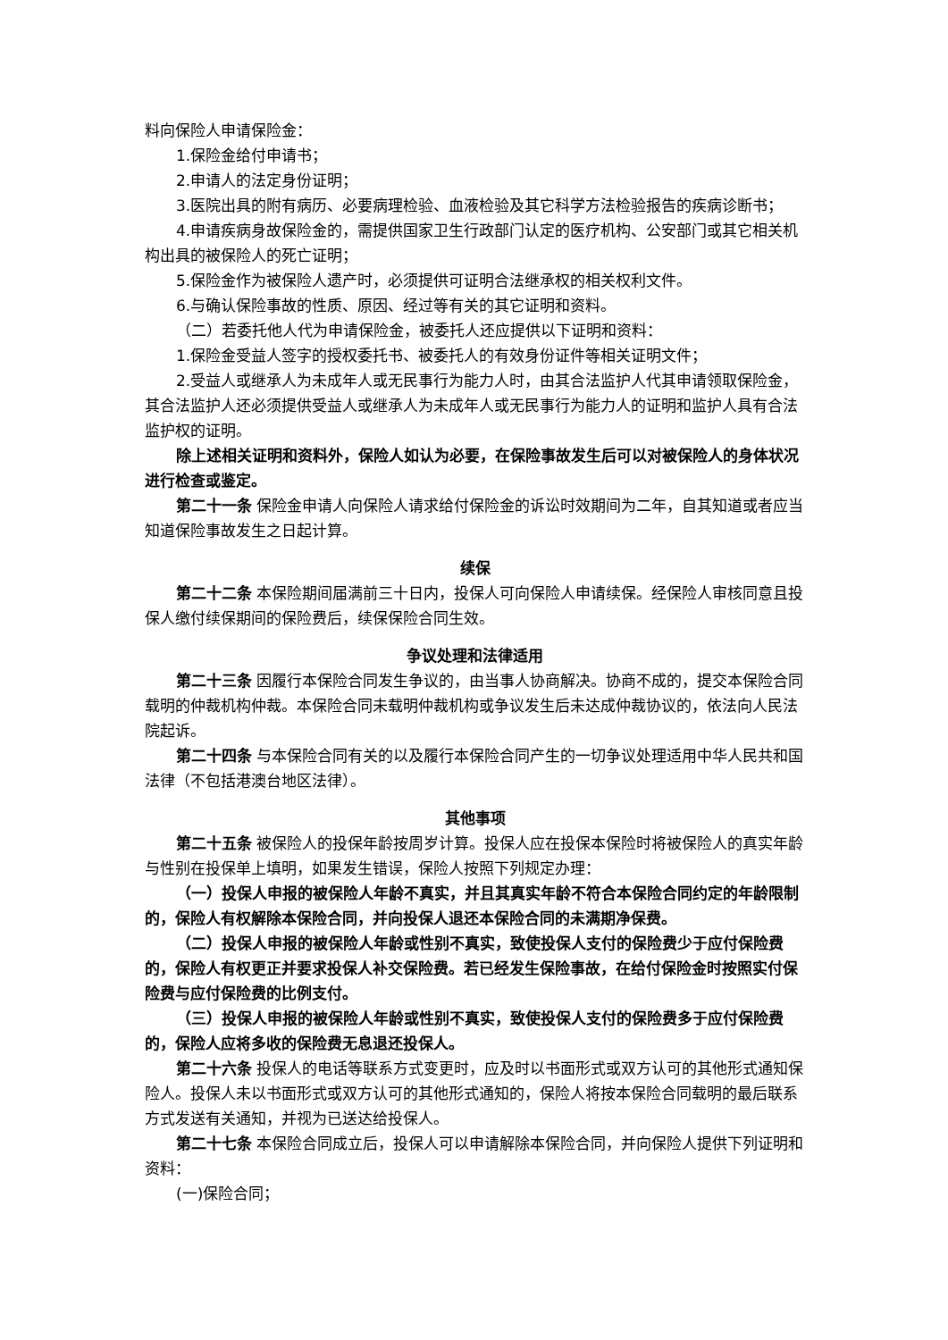料向保险人申请保险金：
1.保险金给付申请书；
2.申请人的法定身份证明；
3.医院出具的附有病历、必要病理检验、血液检验及其它科学方法检验报告的疾病诊断书；
4.申请疾病身故保险金的，需提供国家卫生行政部门认定的医疗机构、公安部门或其它相关机构出具的被保险人的死亡证明；
5.保险金作为被保险人遗产时，必须提供可证明合法继承权的相关权利文件。
6.与确认保险事故的性质、原因、经过等有关的其它证明和资料。
（二）若委托他人代为申请保险金，被委托人还应提供以下证明和资料：
1.保险金受益人签字的授权委托书、被委托人的有效身份证件等相关证明文件；
2.受益人或继承人为未成年人或无民事行为能力人时，由其合法监护人代其申请领取保险金，其合法监护人还必须提供受益人或继承人为未成年人或无民事行为能力人的证明和监护人具有合法监护权的证明。
除上述相关证明和资料外，保险人如认为必要，在保险事故发生后可以对被保险人的身体状况进行检查或鉴定。
第二十一条 保险金申请人向保险人请求给付保险金的诉讼时效期间为二年，自其知道或者应当知道保险事故发生之日起计算。
续保
第二十二条 本保险期间届满前三十日内，投保人可向保险人申请续保。经保险人审核同意且投保人缴付续保期间的保险费后，续保保险合同生效。
争议处理和法律适用
第二十三条 因履行本保险合同发生争议的，由当事人协商解决。协商不成的，提交本保险合同载明的仲裁机构仲裁。本保险合同未载明仲裁机构或争议发生后未达成仲裁协议的，依法向人民法院起诉。
第二十四条 与本保险合同有关的以及履行本保险合同产生的一切争议处理适用中华人民共和国法律（不包括港澳台地区法律）。
其他事项
第二十五条 被保险人的投保年龄按周岁计算。投保人应在投保本保险时将被保险人的真实年龄与性别在投保单上填明，如果发生错误，保险人按照下列规定办理：
（一）投保人申报的被保险人年龄不真实，并且其真实年龄不符合本保险合同约定的年龄限制的，保险人有权解除本保险合同，并向投保人退还本保险合同的未满期净保费。
（二）投保人申报的被保险人年龄或性别不真实，致使投保人支付的保险费少于应付保险费的，保险人有权更正并要求投保人补交保险费。若已经发生保险事故，在给付保险金时按照实付保险费与应付保险费的比例支付。
（三）投保人申报的被保险人年龄或性别不真实，致使投保人支付的保险费多于应付保险费的，保险人应将多收的保险费无息退还投保人。
第二十六条 投保人的电话等联系方式变更时，应及时以书面形式或双方认可的其他形式通知保险人。投保人未以书面形式或双方认可的其他形式通知的，保险人将按本保险合同载明的最后联系方式发送有关通知，并视为已送达给投保人。
第二十七条 本保险合同成立后，投保人可以申请解除本保险合同，并向保险人提供下列证明和资料：
(一)保险合同；